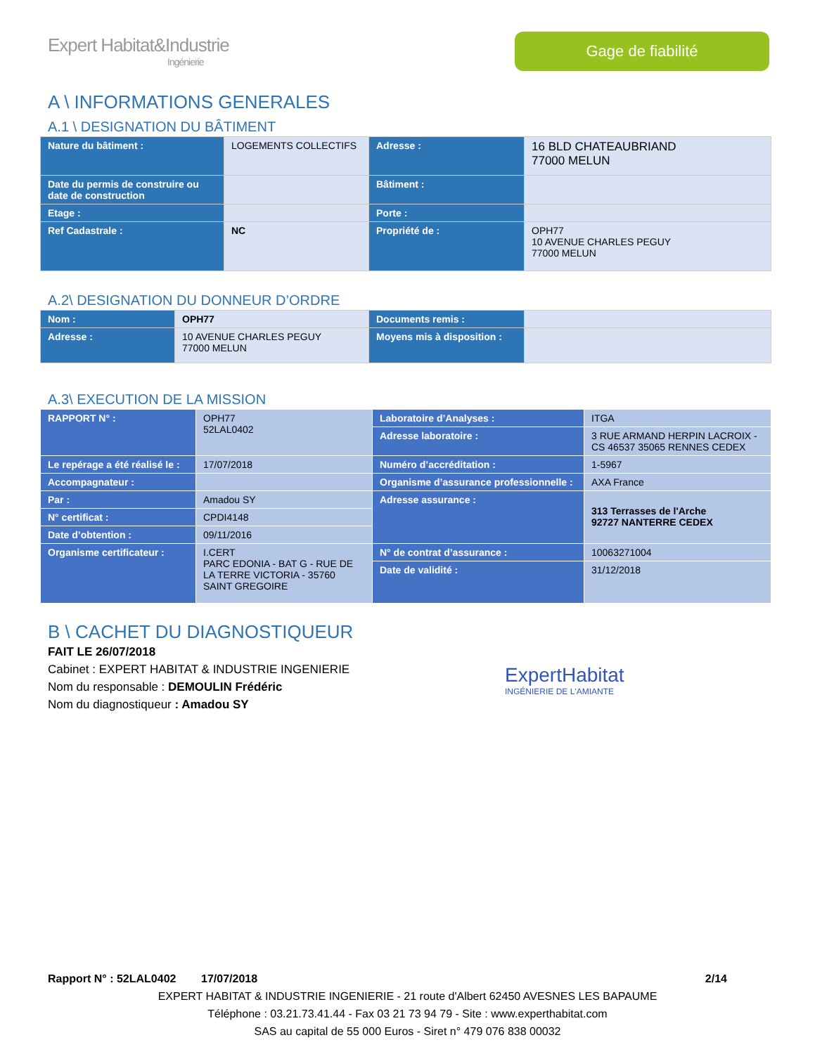Expert Habitat&Industrie
Ingénierie
Gage de fiabilité
A \ INFORMATIONS GENERALES
A.1 \ DESIGNATION DU BÂTIMENT
| Nature du bâtiment : | LOGEMENTS COLLECTIFS | Adresse : | 16 BLD CHATEAUBRIAND 77000 MELUN |
| Date du permis de construire ou date de construction | | Bâtiment : | |
| Etage : | | Porte : | |
| Ref Cadastrale : | NC | Propriété de : | OPH77 10 AVENUE CHARLES PEGUY 77000 MELUN |
A.2\ DESIGNATION DU DONNEUR D’ORDRE
| Nom : | OPH77 | Documents remis : | |
| Adresse : | 10 AVENUE CHARLES PEGUY 77000 MELUN | Moyens mis à disposition : | |
A.3\ EXECUTION DE LA MISSION
| RAPPORT N° : | OPH77 52LAL0402 | Laboratoire d’Analyses : | ITGA |
| | | Adresse laboratoire : | 3 RUE ARMAND HERPIN LACROIX - CS 46537 35065 RENNES CEDEX |
| Le repérage a été réalisé le : | 17/07/2018 | Numéro d’accréditation : | 1-5967 |
| Accompagnateur : | | Organisme d’assurance professionnelle : | AXA France |
| Par : | Amadou SY | Adresse assurance : | 313 Terrasses de l'Arche 92727 NANTERRE CEDEX |
| N° certificat : | CPDI4148 | | |
| Date d’obtention : | 09/11/2016 | | |
| Organisme certificateur : | I.CERT PARC EDONIA - BAT G - RUE DE LA TERRE VICTORIA - 35760 SAINT GREGOIRE | N° de contrat d’assurance : | 10063271004 |
| | | Date de validité : | 31/12/2018 |
B \ CACHET DU DIAGNOSTIQUEUR
FAIT LE 26/07/2018
Cabinet : EXPERT HABITAT & INDUSTRIE INGENIERIE
Nom du responsable : DEMOULIN Frédéric
Nom du diagnostiqueur : Amadou SY
ExpertHabitat
INGÉNIERIE DE L'AMIANTE
Rapport N° : 52LAL0402 17/07/2018 2/14
EXPERT HABITAT & INDUSTRIE INGENIERIE - 21 route d'Albert 62450 AVESNES LES BAPAUME
Téléphone : 03.21.73.41.44 - Fax 03 21 73 94 79 - Site : www.experthabitat.com
SAS au capital de 55 000 Euros - Siret n° 479 076 838 00032